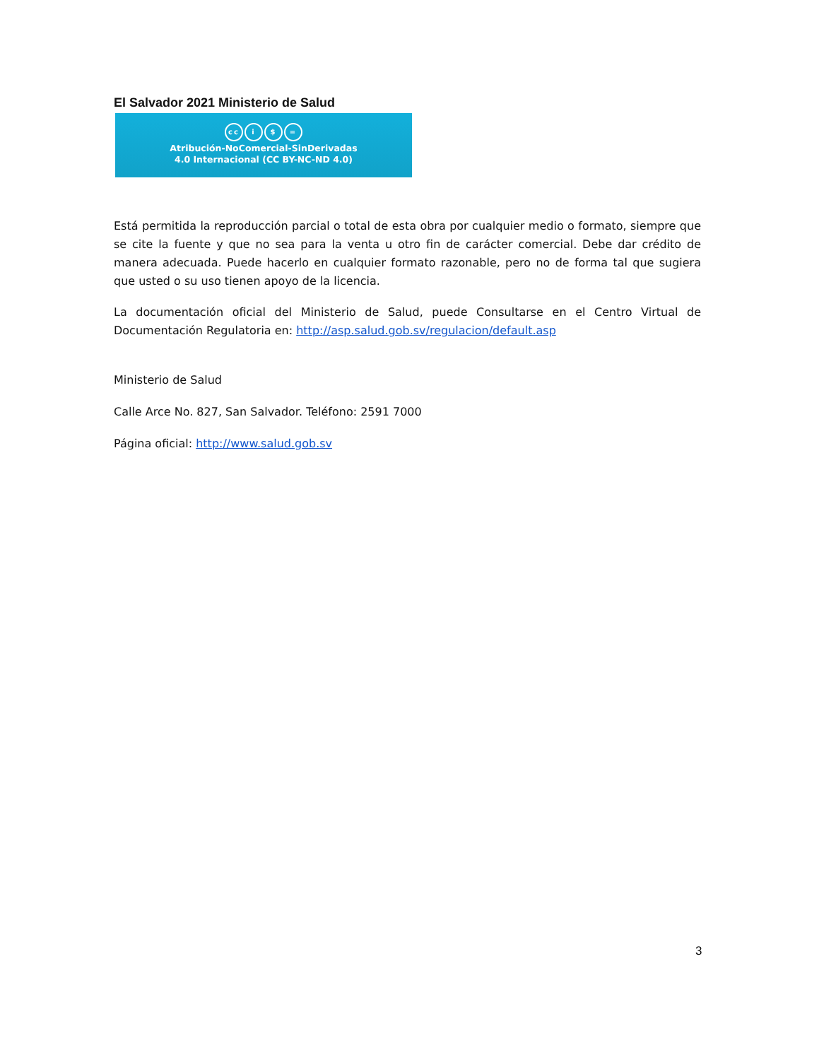El Salvador 2021 Ministerio de Salud
cc i $ =
Atribución-NoComercial-SinDerivadas
4.0 Internacional (CC BY-NC-ND 4.0)
Está permitida la reproducción parcial o total de esta obra por cualquier medio o formato, siempre que se cite la fuente y que no sea para la venta u otro fin de carácter comercial. Debe dar crédito de manera adecuada. Puede hacerlo en cualquier formato razonable, pero no de forma tal que sugiera que usted o su uso tienen apoyo de la licencia.
La documentación oficial del Ministerio de Salud, puede Consultarse en el Centro Virtual de Documentación Regulatoria en: http://asp.salud.gob.sv/regulacion/default.asp
Ministerio de Salud
Calle Arce No. 827, San Salvador. Teléfono: 2591 7000
Página oficial: http://www.salud.gob.sv
3